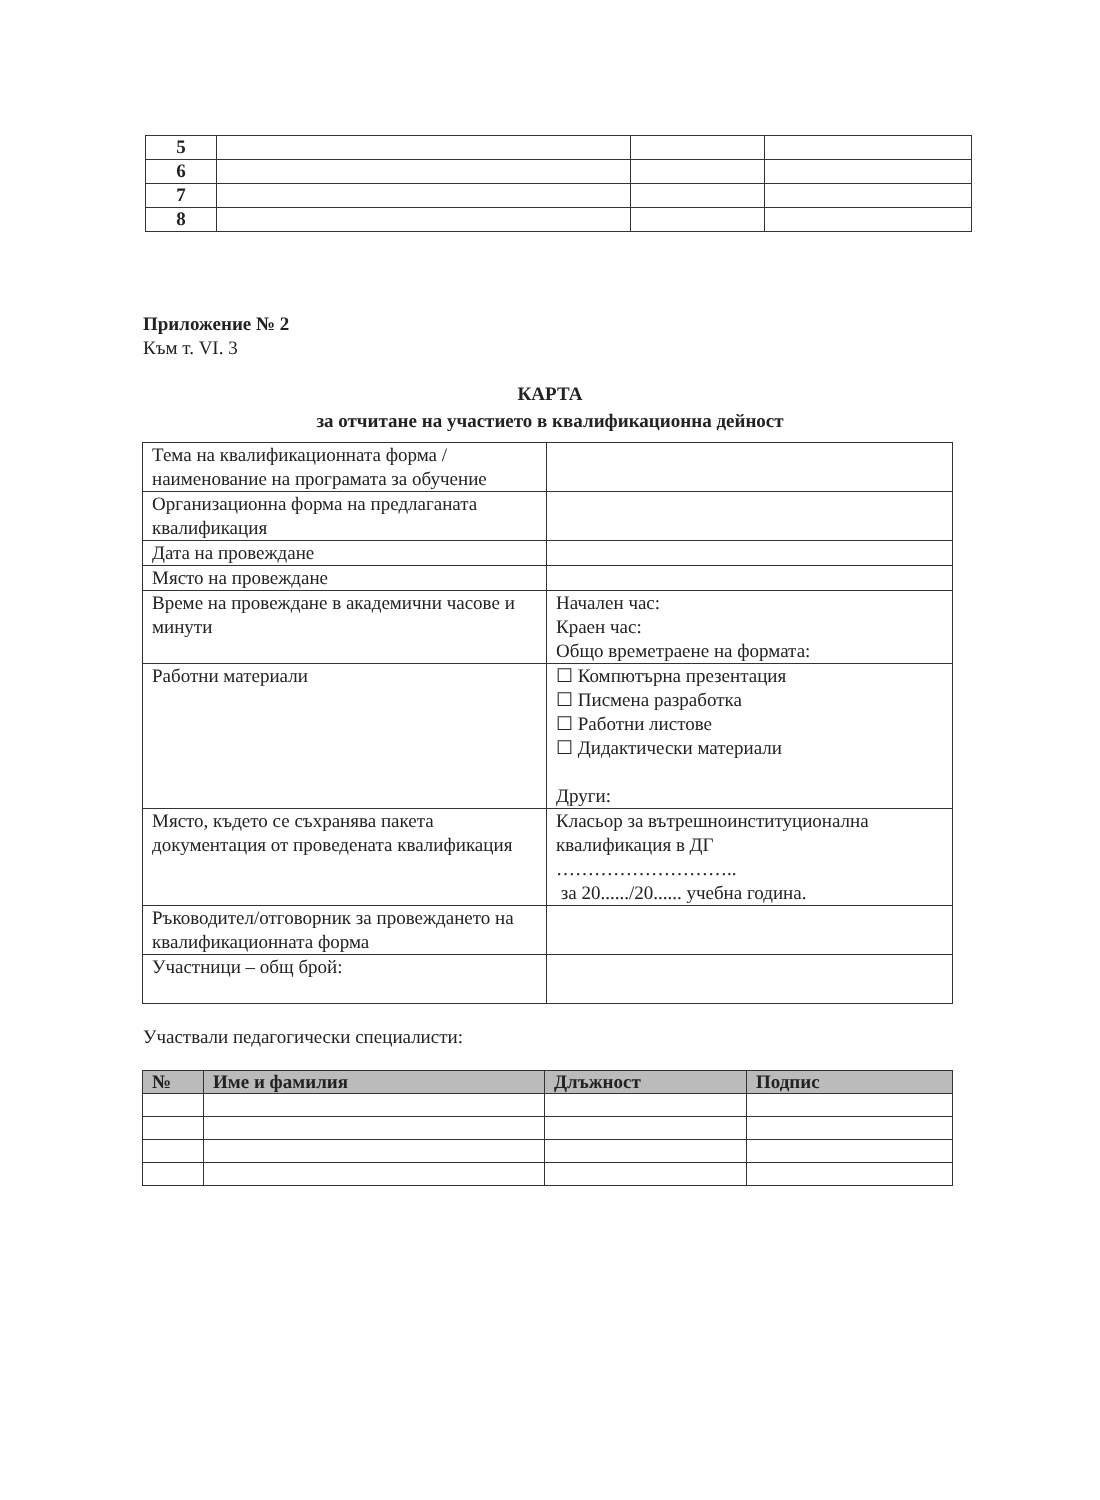| 5 | | | |
| 6 | | | |
| 7 | | | |
| 8 | | | |
Приложение № 2
Към т. VI. 3
КАРТА
за отчитане на участието в квалификационна дейност
| Тема на квалификационната форма / наименование на програмата за обучение | |
| Организационна форма на предлаганата квалификация | |
| Дата на провеждане | |
| Място на провеждане | |
| Време на провеждане в академични часове и минути | Начален час: Краен час: Общо времетраене на формата: |
| Работни материали | ☐ Компютърна презентация ☐ Писмена разработка ☐ Работни листове ☐ Дидактически материали Други: |
| Място, където се съхранява пакета документация от проведената квалификация | Класьор за вътрешноинституционална квалификация в ДГ ……………………….. за 20....../20...... учебна година. |
| Ръководител/отговорник за провеждането на квалификационната форма | |
| Участници – общ брой: | |
Участвали педагогически специалисти:
| № | Име и фамилия | Длъжност | Подпис |
| --- | --- | --- | --- |